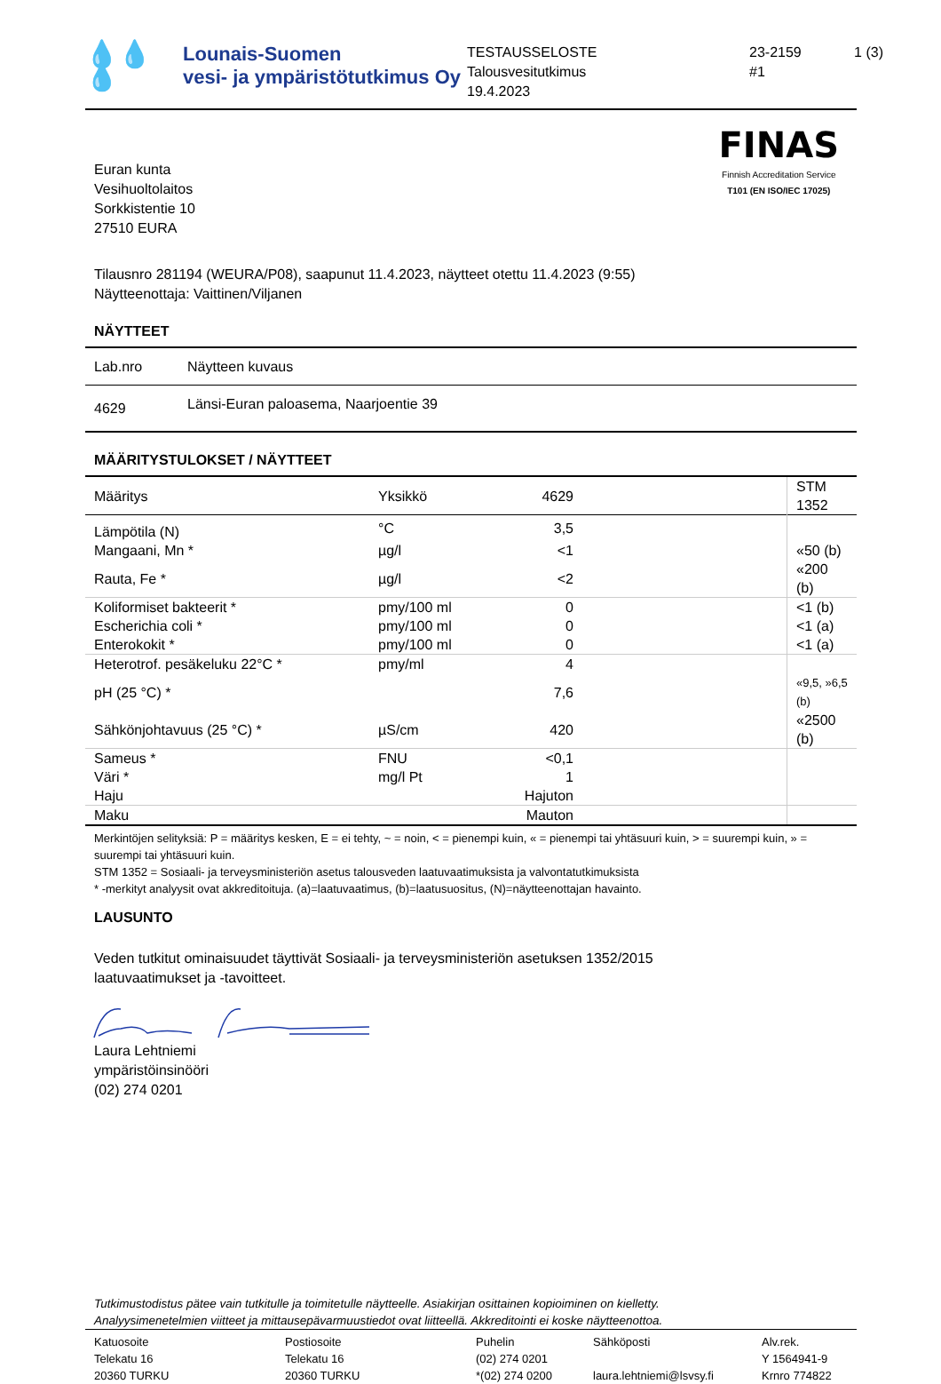💧💧💧
Lounais-Suomen
vesi- ja ympäristötutkimus Oy
TESTAUSSELOSTE
Talousvesitutkimus
19.4.2023
23-2159
#1
1 (3)
Euran kunta
Vesihuoltolaitos
Sorkkistentie 10
27510 EURA
FINAS
Finnish Accreditation Service
T101 (EN ISO/IEC 17025)
Tilausnro 281194 (WEURA/P08), saapunut 11.4.2023, näytteet otettu 11.4.2023 (9:55)
Näytteenottaja: Vaittinen/Viljanen
NÄYTTEET
| Lab.nro | Näytteen kuvaus |
| --- | --- |
| 4629 | Länsi-Euran paloasema, Naarjoentie 39 |
MÄÄRITYSTULOKSET / NÄYTTEET
| Määritys | Yksikkö | 4629 | | STM 1352 |
| --- | --- | --- | --- | --- |
| Lämpötila (N) | °C | 3,5 | | |
| Mangaani, Mn * | µg/l | <1 | | «50 (b) |
| Rauta, Fe * | µg/l | <2 | | «200 (b) |
| Koliformiset bakteerit * | pmy/100 ml | 0 | | <1 (b) |
| Escherichia coli * | pmy/100 ml | 0 | | <1 (a) |
| Enterokokit * | pmy/100 ml | 0 | | <1 (a) |
| Heterotrof. pesäkeluku 22°C * | pmy/ml | 4 | | |
| pH (25 °C) * | | 7,6 | | «9,5, »6,5 (b) |
| Sähkönjohtavuus (25 °C) * | µS/cm | 420 | | «2500 (b) |
| Sameus * | FNU | <0,1 | | |
| Väri * | mg/l Pt | 1 | | |
| Haju | | Hajuton | | |
| Maku | | Mauton | | |
Merkintöjen selityksiä: P = määritys kesken, E = ei tehty, ~ = noin, < = pienempi kuin, « = pienempi tai yhtäsuuri kuin, > = suurempi kuin, » = suurempi tai yhtäsuuri kuin.
STM 1352 = Sosiaali- ja terveysministeriön asetus talousveden laatuvaatimuksista ja valvontatutkimuksista
* -merkityt analyysit ovat akkreditoituja. (a)=laatuvaatimus, (b)=laatusuositus, (N)=näytteenottajan havainto.
LAUSUNTO
Veden tutkitut ominaisuudet täyttivät Sosiaali- ja terveysministeriön asetuksen 1352/2015
laatuvaatimukset ja -tavoitteet.
Laura Lehtniemi
ympäristöinsinööri
(02) 274 0201
Tutkimustodistus pätee vain tutkitulle ja toimitetulle näytteelle. Asiakirjan osittainen kopioiminen on kielletty.
Analyysimenetelmien viitteet ja mittausepävarmuustiedot ovat liitteellä. Akkreditointi ei koske näytteenottoa.
Katuosoite
Telekatu 16
20360 TURKU
Postiosoite
Telekatu 16
20360 TURKU
Puhelin
(02) 274 0201
*(02) 274 0200
Sähköposti
laura.lehtniemi@lsvsy.fi
Alv.rek.
Y 1564941-9
Krnro 774822